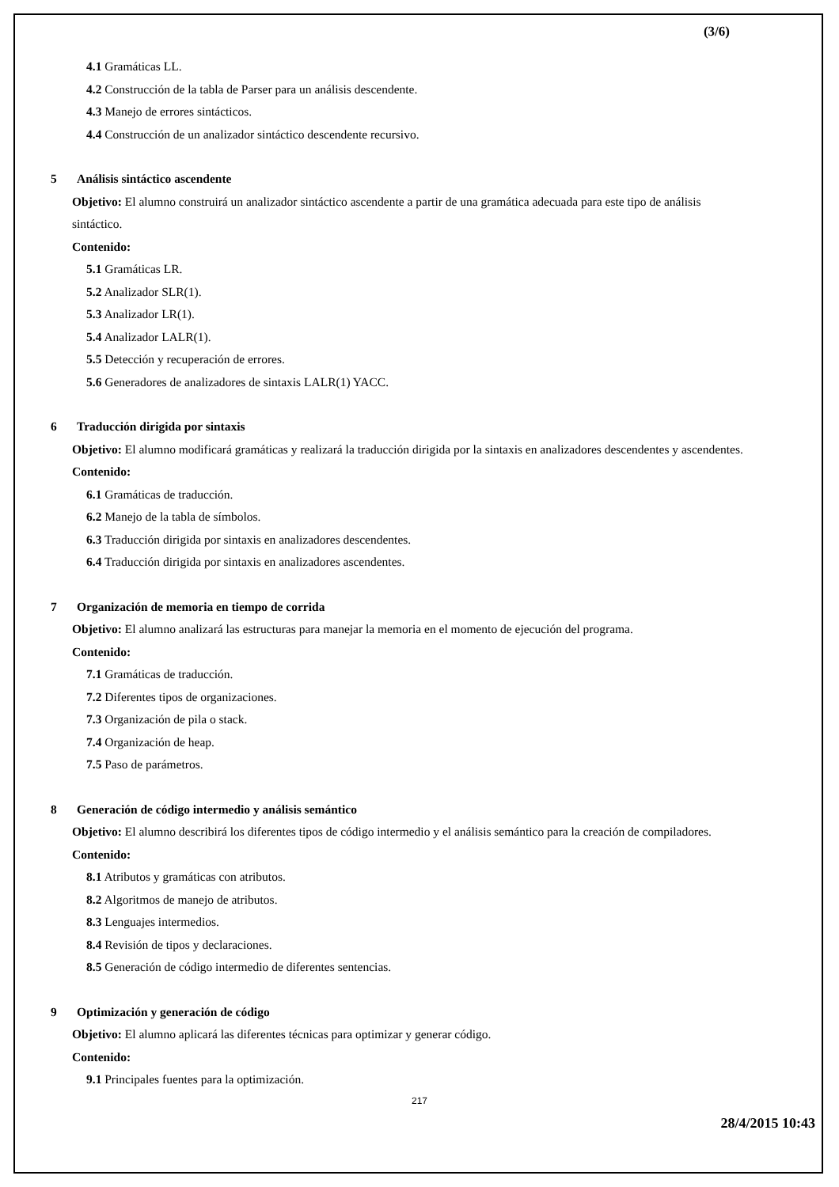(3/6)
4.1 Gramáticas LL.
4.2 Construcción de la tabla de Parser para un análisis descendente.
4.3 Manejo de errores sintácticos.
4.4 Construcción de un analizador sintáctico descendente recursivo.
5 Análisis sintáctico ascendente
Objetivo: El alumno construirá un analizador sintáctico ascendente a partir de una gramática adecuada para este tipo de análisis sintáctico.
Contenido:
5.1 Gramáticas LR.
5.2 Analizador SLR(1).
5.3 Analizador LR(1).
5.4 Analizador LALR(1).
5.5 Detección y recuperación de errores.
5.6 Generadores de analizadores de sintaxis LALR(1) YACC.
6 Traducción dirigida por sintaxis
Objetivo: El alumno modificará gramáticas y realizará la traducción dirigida por la sintaxis en analizadores descendentes y ascendentes.
Contenido:
6.1 Gramáticas de traducción.
6.2 Manejo de la tabla de símbolos.
6.3 Traducción dirigida por sintaxis en analizadores descendentes.
6.4 Traducción dirigida por sintaxis en analizadores ascendentes.
7 Organización de memoria en tiempo de corrida
Objetivo: El alumno analizará las estructuras para manejar la memoria en el momento de ejecución del programa.
Contenido:
7.1 Gramáticas de traducción.
7.2 Diferentes tipos de organizaciones.
7.3 Organización de pila o stack.
7.4 Organización de heap.
7.5 Paso de parámetros.
8 Generación de código intermedio y análisis semántico
Objetivo: El alumno describirá los diferentes tipos de código intermedio y el análisis semántico para la creación de compiladores.
Contenido:
8.1 Atributos y gramáticas con atributos.
8.2 Algoritmos de manejo de atributos.
8.3 Lenguajes intermedios.
8.4 Revisión de tipos y declaraciones.
8.5 Generación de código intermedio de diferentes sentencias.
9 Optimización y generación de código
Objetivo: El alumno aplicará las diferentes técnicas para optimizar y generar código.
Contenido:
9.1 Principales fuentes para la optimización.
217
28/4/2015 10:43